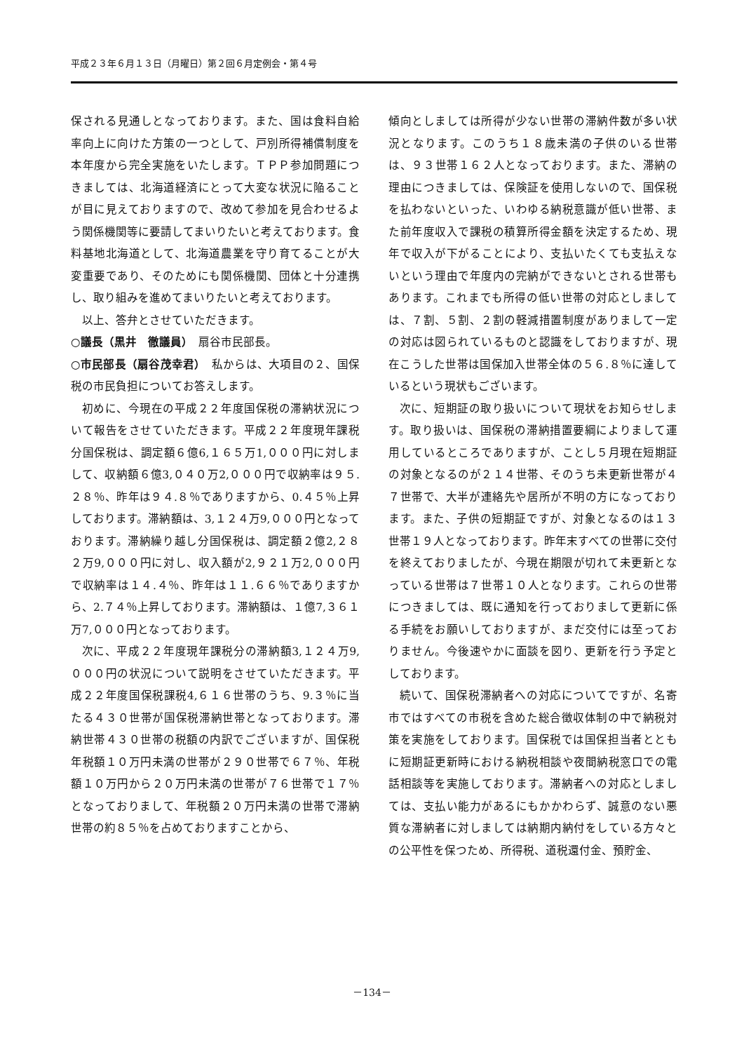平成２３年６月１３日（月曜日）第２回６月定例会・第４号
保される見通しとなっております。また、国は食料自給率向上に向けた方策の一つとして、戸別所得補償制度を本年度から完全実施をいたします。ＴＰＰ参加問題につきましては、北海道経済にとって大変な状況に陥ることが目に見えておりますので、改めて参加を見合わせるよう関係機関等に要請してまいりたいと考えております。食料基地北海道として、北海道農業を守り育てることが大変重要であり、そのためにも関係機関、団体と十分連携し、取り組みを進めてまいりたいと考えております。
以上、答弁とさせていただきます。
○議長（黒井　徹議員）　扇谷市民部長。
○市民部長（扇谷茂幸君）　私からは、大項目の２、国保税の市民負担についてお答えします。
初めに、今現在の平成２２年度国保税の滞納状況について報告をさせていただきます。平成２２年度現年課税分国保税は、調定額６億6,１６５万1,０００円に対しまして、収納額６億3,０４０万2,０００円で収納率は９５.２８％、昨年は９４.８％でありますから、0.４５％上昇しております。滞納額は、3,１２４万9,０００円となっております。滞納繰り越し分国保税は、調定額２億2,２８２万9,０００円に対し、収入額が2,９２１万2,０００円で収納率は１４.４％、昨年は１１.６６％でありますから、2.７４％上昇しております。滞納額は、１億7,３６１万7,０００円となっております。
次に、平成２２年度現年課税分の滞納額3,１２４万9,０００円の状況について説明をさせていただきます。平成２２年度国保税課税4,６１６世帯のうち、9.３％に当たる４３０世帯が国保税滞納世帯となっております。滞納世帯４３０世帯の税額の内訳でございますが、国保税年税額１０万円未満の世帯が２９０世帯で６７％、年税額１０万円から２０万円未満の世帯が７６世帯で１７％となっておりまして、年税額２０万円未満の世帯で滞納世帯の約８５％を占めておりますことから、
傾向としましては所得が少ない世帯の滞納件数が多い状況となります。このうち１８歳未満の子供のいる世帯は、９３世帯１６２人となっております。また、滞納の理由につきましては、保険証を使用しないので、国保税を払わないといった、いわゆる納税意識が低い世帯、また前年度収入で課税の積算所得金額を決定するため、現年で収入が下がることにより、支払いたくても支払えないという理由で年度内の完納ができないとされる世帯もあります。これまでも所得の低い世帯の対応としましては、７割、５割、２割の軽減措置制度がありまして一定の対応は図られているものと認識をしておりますが、現在こうした世帯は国保加入世帯全体の５６.８％に達しているという現状もございます。
次に、短期証の取り扱いについて現状をお知らせします。取り扱いは、国保税の滞納措置要綱によりまして運用しているところでありますが、ことし５月現在短期証の対象となるのが２１４世帯、そのうち未更新世帯が４７世帯で、大半が連絡先や居所が不明の方になっております。また、子供の短期証ですが、対象となるのは１３世帯１９人となっております。昨年末すべての世帯に交付を終えておりましたが、今現在期限が切れて未更新となっている世帯は７世帯１０人となります。これらの世帯につきましては、既に通知を行っておりまして更新に係る手続をお願いしておりますが、まだ交付には至っておりません。今後速やかに面談を図り、更新を行う予定としております。
続いて、国保税滞納者への対応についてですが、名寄市ではすべての市税を含めた総合徴収体制の中で納税対策を実施をしております。国保税では国保担当者とともに短期証更新時における納税相談や夜間納税窓口での電話相談等を実施しております。滞納者への対応としましては、支払い能力があるにもかかわらず、誠意のない悪質な滞納者に対しましては納期内納付をしている方々との公平性を保つため、所得税、道税還付金、預貯金、
－134－